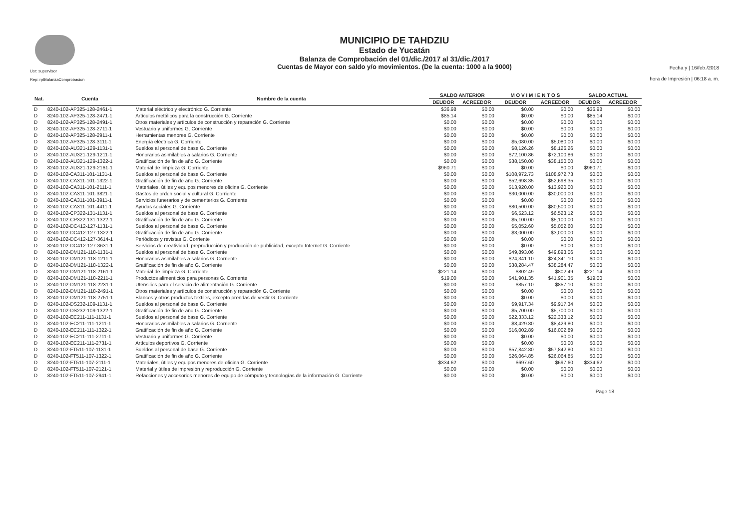Usr: supervisor
Rep: rptBalanzaComprobacion
MUNICIPIO DE TAHDZIU
Estado de Yucatán
Balanza de Comprobación del 01/dic./2017 al 31/dic./2017
Cuentas de Mayor con saldo y/o movimientos. (De la cuenta: 1000 a la 9000)
Fecha y | 16/feb./2018
hora de Impresión | 06:18 a. m.
| Nat. | Cuenta | Nombre de la cuenta | SALDO ANTERIOR | | M O V I M I E N T O S | | SALDO ACTUAL | |
| --- | --- | --- | --- | --- | --- | --- | --- | --- |
| | | | DEUDOR | ACREEDOR | DEUDOR | ACREEDOR | DEUDOR | ACREEDOR |
| D | 8240-102-AP325-128-2461-1 | Material eléctrico y electrónico G. Corriente | $36.98 | $0.00 | $0.00 | $0.00 | $36.98 | $0.00 |
| D | 8240-102-AP325-128-2471-1 | Artículos metálicos para la construcción G. Corriente | $85.14 | $0.00 | $0.00 | $0.00 | $85.14 | $0.00 |
| D | 8240-102-AP325-128-2491-1 | Otros materiales y artículos de construcción y reparación G. Corriente | $0.00 | $0.00 | $0.00 | $0.00 | $0.00 | $0.00 |
| D | 8240-102-AP325-128-2711-1 | Vestuario y uniformes G. Corriente | $0.00 | $0.00 | $0.00 | $0.00 | $0.00 | $0.00 |
| D | 8240-102-AP325-128-2911-1 | Herramientas menores G. Corriente | $0.00 | $0.00 | $0.00 | $0.00 | $0.00 | $0.00 |
| D | 8240-102-AP325-128-3111-1 | Energía eléctrica G. Corriente | $0.00 | $0.00 | $5,080.00 | $5,080.00 | $0.00 | $0.00 |
| D | 8240-102-AU321-129-1131-1 | Sueldos al personal de base G. Corriente | $0.00 | $0.00 | $8,126.26 | $8,126.26 | $0.00 | $0.00 |
| D | 8240-102-AU321-129-1211-1 | Honorarios asimilables a salarios G. Corriente | $0.00 | $0.00 | $72,100.86 | $72,100.86 | $0.00 | $0.00 |
| D | 8240-102-AU321-129-1322-1 | Gratificación de fin de año G. Corriente | $0.00 | $0.00 | $38,150.00 | $38,150.00 | $0.00 | $0.00 |
| D | 8240-102-AU321-129-2161-1 | Material de limpieza G. Corriente | $960.71 | $0.00 | $0.00 | $0.00 | $960.71 | $0.00 |
| D | 8240-102-CA311-101-1131-1 | Sueldos al personal de base G. Corriente | $0.00 | $0.00 | $108,972.73 | $108,972.73 | $0.00 | $0.00 |
| D | 8240-102-CA311-101-1322-1 | Gratificación de fin de año G. Corriente | $0.00 | $0.00 | $52,698.35 | $52,698.35 | $0.00 | $0.00 |
| D | 8240-102-CA311-101-2111-1 | Materiales, útiles y equipos menores de oficina G. Corriente | $0.00 | $0.00 | $13,920.00 | $13,920.00 | $0.00 | $0.00 |
| D | 8240-102-CA311-101-3821-1 | Gastos de orden social y cultural G. Corriente | $0.00 | $0.00 | $30,000.00 | $30,000.00 | $0.00 | $0.00 |
| D | 8240-102-CA311-101-3911-1 | Servicios funerarios y de cementerios G. Corriente | $0.00 | $0.00 | $0.00 | $0.00 | $0.00 | $0.00 |
| D | 8240-102-CA311-101-4411-1 | Ayudas sociales G. Corriente | $0.00 | $0.00 | $80,500.00 | $80,500.00 | $0.00 | $0.00 |
| D | 8240-102-CP322-131-1131-1 | Sueldos al personal de base G. Corriente | $0.00 | $0.00 | $6,523.12 | $6,523.12 | $0.00 | $0.00 |
| D | 8240-102-CP322-131-1322-1 | Gratificación de fin de año G. Corriente | $0.00 | $0.00 | $5,100.00 | $5,100.00 | $0.00 | $0.00 |
| D | 8240-102-DC412-127-1131-1 | Sueldos al personal de base G. Corriente | $0.00 | $0.00 | $5,052.60 | $5,052.60 | $0.00 | $0.00 |
| D | 8240-102-DC412-127-1322-1 | Gratificación de fin de año G. Corriente | $0.00 | $0.00 | $3,000.00 | $3,000.00 | $0.00 | $0.00 |
| D | 8240-102-DC412-127-3614-1 | Periódicos y revistas G. Corriente | $0.00 | $0.00 | $0.00 | $0.00 | $0.00 | $0.00 |
| D | 8240-102-DC412-127-3631-1 | Servicios de creatividad, preproducción y producción de publicidad, excepto Internet G. Corriente | $0.00 | $0.00 | $0.00 | $0.00 | $0.00 | $0.00 |
| D | 8240-102-DM121-118-1131-1 | Sueldos al personal de base G. Corriente | $0.00 | $0.00 | $49,893.06 | $49,893.06 | $0.00 | $0.00 |
| D | 8240-102-DM121-118-1211-1 | Honorarios asimilables a salarios G. Corriente | $0.00 | $0.00 | $24,341.10 | $24,341.10 | $0.00 | $0.00 |
| D | 8240-102-DM121-118-1322-1 | Gratificación de fin de año G. Corriente | $0.00 | $0.00 | $38,284.47 | $38,284.47 | $0.00 | $0.00 |
| D | 8240-102-DM121-118-2161-1 | Material de limpieza G. Corriente | $221.14 | $0.00 | $802.49 | $802.49 | $221.14 | $0.00 |
| D | 8240-102-DM121-118-2211-1 | Productos alimenticios para personas G. Corriente | $19.00 | $0.00 | $41,901.35 | $41,901.35 | $19.00 | $0.00 |
| D | 8240-102-DM121-118-2231-1 | Utensilios para el servicio de alimentación G. Corriente | $0.00 | $0.00 | $857.10 | $857.10 | $0.00 | $0.00 |
| D | 8240-102-DM121-118-2491-1 | Otros materiales y artículos de construcción y reparación G. Corriente | $0.00 | $0.00 | $0.00 | $0.00 | $0.00 | $0.00 |
| D | 8240-102-DM121-118-2751-1 | Blancos y otros productos textiles, excepto prendas de vestir G. Corriente | $0.00 | $0.00 | $0.00 | $0.00 | $0.00 | $0.00 |
| D | 8240-102-DS232-109-1131-1 | Sueldos al personal de base G. Corriente | $0.00 | $0.00 | $9,917.34 | $9,917.34 | $0.00 | $0.00 |
| D | 8240-102-DS232-109-1322-1 | Gratificación de fin de año G. Corriente | $0.00 | $0.00 | $5,700.00 | $5,700.00 | $0.00 | $0.00 |
| D | 8240-102-EC211-111-1131-1 | Sueldos al personal de base G. Corriente | $0.00 | $0.00 | $22,333.12 | $22,333.12 | $0.00 | $0.00 |
| D | 8240-102-EC211-111-1211-1 | Honorarios asimilables a salarios G. Corriente | $0.00 | $0.00 | $8,429.80 | $8,429.80 | $0.00 | $0.00 |
| D | 8240-102-EC211-111-1322-1 | Gratificación de fin de año G. Corriente | $0.00 | $0.00 | $16,002.89 | $16,002.89 | $0.00 | $0.00 |
| D | 8240-102-EC211-111-2711-1 | Vestuario y uniformes G. Corriente | $0.00 | $0.00 | $0.00 | $0.00 | $0.00 | $0.00 |
| D | 8240-102-EC211-111-2731-1 | Artículos deportivos G. Corriente | $0.00 | $0.00 | $0.00 | $0.00 | $0.00 | $0.00 |
| D | 8240-102-FT511-107-1131-1 | Sueldos al personal de base G. Corriente | $0.00 | $0.00 | $57,842.80 | $57,842.80 | $0.00 | $0.00 |
| D | 8240-102-FT511-107-1322-1 | Gratificación de fin de año G. Corriente | $0.00 | $0.00 | $26,064.85 | $26,064.85 | $0.00 | $0.00 |
| D | 8240-102-FT511-107-2111-1 | Materiales, útiles y equipos menores de oficina G. Corriente | $334.62 | $0.00 | $697.60 | $697.60 | $334.62 | $0.00 |
| D | 8240-102-FT511-107-2121-1 | Material y útiles de impresión y reproducción G. Corriente | $0.00 | $0.00 | $0.00 | $0.00 | $0.00 | $0.00 |
| D | 8240-102-FT511-107-2941-1 | Refacciones y accesorios menores de equipo de cómputo y tecnologías de la información G. Corriente | $0.00 | $0.00 | $0.00 | $0.00 | $0.00 | $0.00 |
Page 18